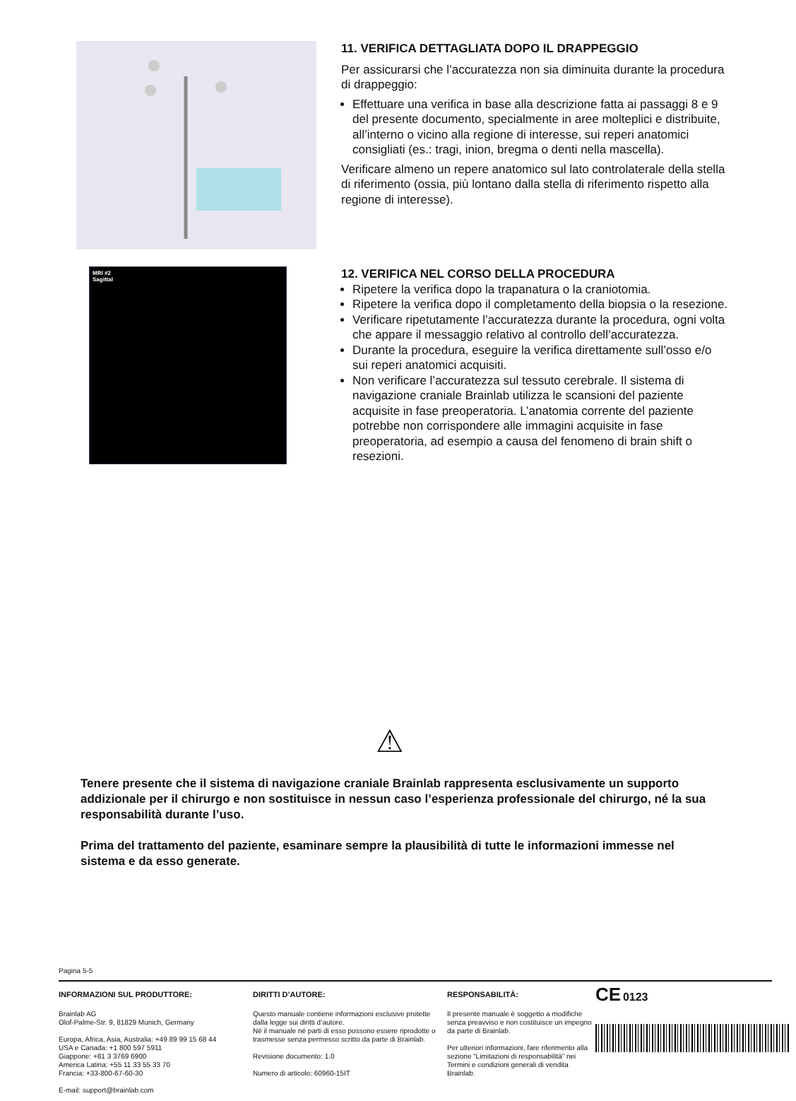11. VERIFICA DETTAGLIATA DOPO IL DRAPPEGGIO
Per assicurarsi che l’accuratezza non sia diminuita durante la procedura di drappeggio:
Effettuare una verifica in base alla descrizione fatta ai passaggi 8 e 9 del presente documento, specialmente in aree molteplici e distribuite, all’interno o vicino alla regione di interesse, sui reperi anatomici consigliati (es.: tragi, inion, bregma o denti nella mascella).
Verificare almeno un repere anatomico sul lato controlaterale della stella di riferimento (ossia, più lontano dalla stella di riferimento rispetto alla regione di interesse).
MRI #2
Sagittal
12. VERIFICA NEL CORSO DELLA PROCEDURA
Ripetere la verifica dopo la trapanatura o la craniotomia.
Ripetere la verifica dopo il completamento della biopsia o la resezione.
Verificare ripetutamente l’accuratezza durante la procedura, ogni volta che appare il messaggio relativo al controllo dell’accuratezza.
Durante la procedura, eseguire la verifica direttamente sull’osso e/o sui reperi anatomici acquisiti.
Non verificare l’accuratezza sul tessuto cerebrale. Il sistema di navigazione craniale Brainlab utilizza le scansioni del paziente acquisite in fase preoperatoria. L’anatomia corrente del paziente potrebbe non corrispondere alle immagini acquisite in fase preoperatoria, ad esempio a causa del fenomeno di brain shift o resezioni.
⚠
Tenere presente che il sistema di navigazione craniale Brainlab rappresenta esclusivamente un supporto addizionale per il chirurgo e non sostituisce in nessun caso l’esperienza professionale del chirurgo, né la sua responsabilità durante l’uso.
Prima del trattamento del paziente, esaminare sempre la plausibilità di tutte le informazioni immesse nel sistema e da esso generate.
Pagina 5-5
INFORMAZIONI SUL PRODUTTORE:
Brainlab AG
Olof-Palme-Str. 9, 81829 Munich, Germany
Europa, Africa, Asia, Australia: +49 89 99 15 68 44
USA e Canada: +1 800 597 5911
Giappone: +81 3 3769 6900
America Latina: +55 11 33 55 33 70
Francia: +33-800-67-60-30
E-mail: support@brainlab.com
DIRITTI D’AUTORE:
Questo manuale contiene informazioni esclusive protette dalla legge sui diritti d’autore.
Né il manuale né parti di esso possono essere riprodotte o trasmesse senza permesso scritto da parte di Brainlab.
Revisione documento: 1.0
Numero di articolo: 60960-15IT
RESPONSABILITÀ:
Il presente manuale è soggetto a modifiche senza preavviso e non costituisce un impegno da parte di Brainlab.
Per ulteriori informazioni, fare riferimento alla sezione “Limitazioni di responsabilità” nei Termini e condizioni generali di vendita Brainlab.
CE 0123